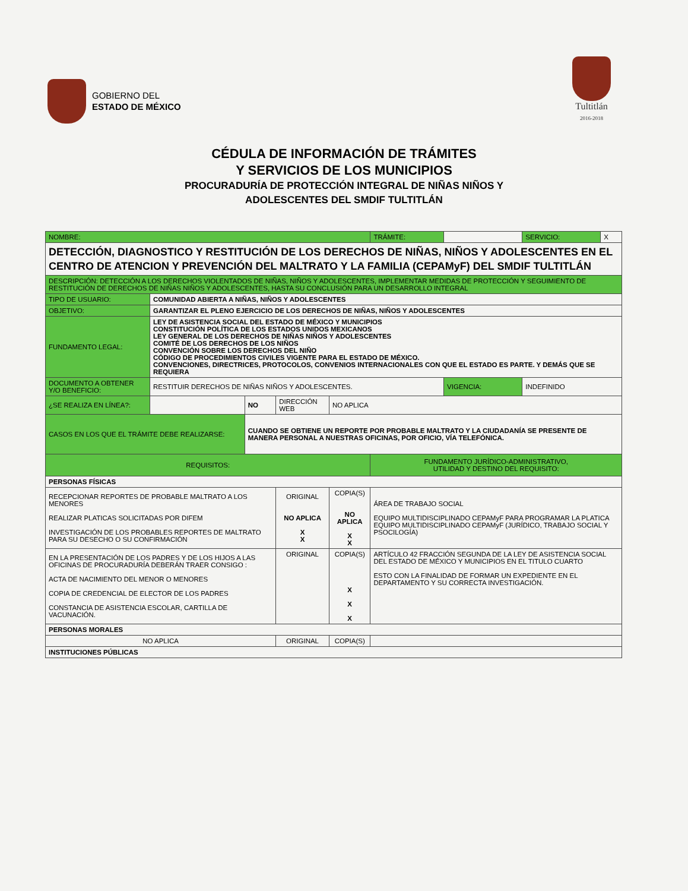GOBIERNO DEL
ESTADO DE MÉXICO
Tultitlán
2016-2018
CÉDULA DE INFORMACIÓN DE TRÁMITES
Y SERVICIOS DE LOS MUNICIPIOS
PROCURADURÍA DE PROTECCIÓN INTEGRAL DE NIÑAS NIÑOS Y
ADOLESCENTES DEL SMDIF TULTITLÁN
| NOMBRE: | | | | | TRÁMITE: | | SERVICIO: | X |
| DETECCIÓN, DIAGNOSTICO Y RESTITUCIÓN DE LOS DERECHOS DE NIÑAS, NIÑOS Y ADOLESCENTES EN EL CENTRO DE ATENCION Y PREVENCIÓN DEL MALTRATO Y LA FAMILIA (CEPAMyF) DEL SMDIF TULTITLÁN | | | | | | | | |
| DESCRIPCIÓN: DETECCIÓN A LOS DERECHOS VIOLENTADOS DE NIÑAS, NIÑOS Y ADOLESCENTES, IMPLEMENTAR MEDIDAS DE PROTECCIÓN Y SEGUIMIENTO DE RESTITUCIÓN DE DERECHOS DE NIÑAS NIÑOS Y ADOLESCENTES, HASTA SU CONCLUSIÓN PARA UN DESARROLLO INTEGRAL | | | | | | | | |
| TIPO DE USUARIO: | COMUNIDAD ABIERTA A NIÑAS, NIÑOS Y ADOLESCENTES | | | | | | | |
| OBJETIVO: | GARANTIZAR EL PLENO EJERCICIO DE LOS DERECHOS DE NIÑAS, NIÑOS Y ADOLESCENTES | | | | | | | |
| FUNDAMENTO LEGAL: | LEY DE ASISTENCIA SOCIAL DEL ESTADO DE MÉXICO Y MUNICIPIOS CONSTITUCIÓN POLÍTICA DE LOS ESTADOS UNIDOS MEXICANOS LEY GENERAL DE LOS DERECHOS DE NIÑAS NIÑOS Y ADOLESCENTES COMITÉ DE LOS DERECHOS DE LOS NIÑOS CONVENCIÓN SOBRE LOS DERECHOS DEL NIÑO CÓDIGO DE PROCEDIMIENTOS CIVILES VIGENTE PARA EL ESTADO DE MÉXICO. CONVENCIONES, DIRECTRICES, PROTOCOLOS, CONVENIOS INTERNACIONALES CON QUE EL ESTADO ES PARTE. Y DEMÁS QUE SE REQUIERA | | | | | | | |
| DOCUMENTO A OBTENER Y/O BENEFICIO: | RESTITUIR DERECHOS DE NIÑAS NIÑOS Y ADOLESCENTES. | | | | | VIGENCIA: | INDEFINIDO | |
| ¿SE REALIZA EN LÍNEA?: | | NO | DIRECCIÓN WEB | NO APLICA | | | | |
| CASOS EN LOS QUE EL TRÁMITE DEBE REALIZARSE: | | CUANDO SE OBTIENE UN REPORTE POR PROBABLE MALTRATO Y LA CIUDADANÍA SE PRESENTE DE MANERA PERSONAL A NUESTRAS OFICINAS, POR OFICIO, VÍA TELEFÓNICA. | | | | | | |
| REQUISITOS: | | | | | FUNDAMENTO JURÍDICO-ADMINISTRATIVO, UTILIDAD Y DESTINO DEL REQUISITO: | | | |
| PERSONAS FÍSICAS | | | | | | | | |
| RECEPCIONAR REPORTES DE PROBABLE MALTRATO A LOS MENORES REALIZAR PLATICAS SOLICITADAS POR DIFEM INVESTIGACIÓN DE LOS PROBABLES REPORTES DE MALTRATO PARA SU DESECHO O SU CONFIRMACIÓN | | | ORIGINAL NO APLICA X X | COPIA(S) NO APLICA X X | ÁREA DE TRABAJO SOCIAL EQUIPO MULTIDISCIPLINADO CEPAMyF PARA PROGRAMAR LA PLATICA EQUIPO MULTIDISCIPLINADO CEPAMyF (JURÍDICO, TRABAJO SOCIAL Y PSOCILOGÍA) | | | |
| EN LA PRESENTACIÓN DE LOS PADRES Y DE LOS HIJOS A LAS OFICINAS DE PROCURADURÍA DEBERÁN TRAER CONSIGO : ACTA DE NACIMIENTO DEL MENOR O MENORES COPIA DE CREDENCIAL DE ELECTOR DE LOS PADRES CONSTANCIA DE ASISTENCIA ESCOLAR, CARTILLA DE VACUNACIÓN. | | | ORIGINAL | COPIA(S) X X X | ARTÍCULO 42 FRACCIÓN SEGUNDA DE LA LEY DE ASISTENCIA SOCIAL DEL ESTADO DE MÉXICO Y MUNICIPIOS EN EL TITULO CUARTO ESTO CON LA FINALIDAD DE FORMAR UN EXPEDIENTE EN EL DEPARTAMENTO Y SU CORRECTA INVESTIGACIÓN. | | | |
| PERSONAS MORALES | | | | | | | | |
| NO APLICA | | | ORIGINAL | COPIA(S) | | | | |
| INSTITUCIONES PÚBLICAS | | | | | | | | |